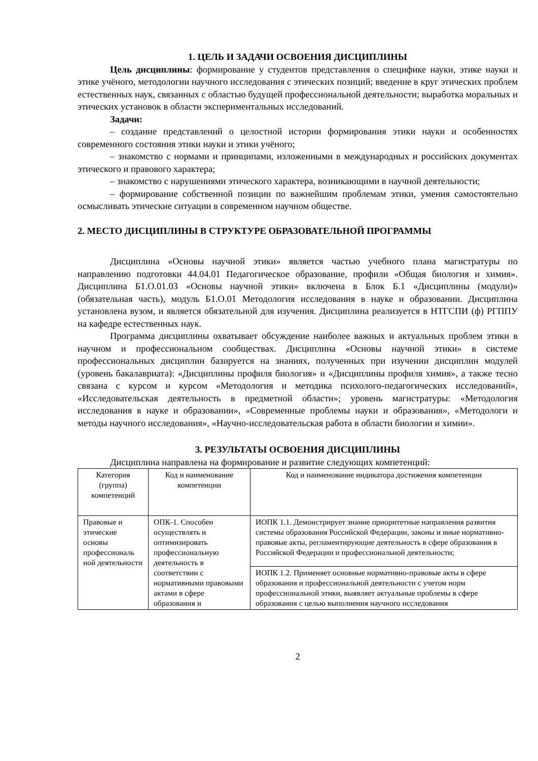1. ЦЕЛЬ И ЗАДАЧИ ОСВОЕНИЯ ДИСЦИПЛИНЫ
Цель дисциплины: формирование у студентов представления о специфике науки, этике науки и этике учёного, методологии научного исследования с этических позиций; введение в круг этических проблем естественных наук, связанных с областью будущей профессиональной деятельности; выработка моральных и этических установок в области экспериментальных исследований.
Задачи:
– создание представлений о целостной истории формирования этики науки и особенностях современного состояния этики науки и этики учёного;
– знакомство с нормами и принципами, изложенными в международных и российских документах этического и правового характера;
– знакомство с нарушениями этического характера, возникающими в научной деятельности;
– формирование собственной позиции по важнейшим проблемам этики, умения самостоятельно осмысливать этические ситуации в современном научном обществе.
2. МЕСТО ДИСЦИПЛИНЫ В СТРУКТУРЕ ОБРАЗОВАТЕЛЬНОЙ ПРОГРАММЫ
Дисциплина «Основы научной этики» является частью учебного плана магистратуры по направлению подготовки 44.04.01 Педагогическое образование, профили «Общая биология и химия». Дисциплина Б1.О.01.03 «Основы научной этики» включена в Блок Б.1 «Дисциплины (модули)» (обязательная часть), модуль Б1.О.01 Методология исследования в науке и образовании. Дисциплина установлена вузом, и является обязательной для изучения. Дисциплина реализуется в НТГСПИ (ф) РГППУ на кафедре естественных наук.
Программа дисциплины охватывает обсуждение наиболее важных и актуальных проблем этики в научном и профессиональном сообществах. Дисциплина «Основы научной этики» в системе профессиональных дисциплин базируется на знаниях, полученных при изучении дисциплин модулей (уровень бакалавриата): «Дисциплины профиля биология» и «Дисциплины профиля химия», а также тесно связана с курсом и курсом «Методология и методика психолого-педагогических исследований», «Исследовательская деятельность в предметной области»; уровень магистратуры: «Методология исследования в науке и образовании», «Современные проблемы науки и образования», «Методологи и методы научного исследования», «Научно-исследовательская работа в области биологии и химии».
3. РЕЗУЛЬТАТЫ ОСВОЕНИЯ ДИСЦИПЛИНЫ
Дисциплина направлена на формирование и развитие следующих компетенций:
| Категория (группа) компетенций | Код и наименование компетенции | Код и наименование индикатора достижения компетенции |
| --- | --- | --- |
| Правовые и этические основы профессиональ ной деятельности | ОПК-1. Способен осуществлять и оптимизировать профессиональную деятельность в соответствии с нормативными правовыми актами в сфере образования и | ИОПК 1.1. Демонстрирует знание приоритетные направления развития системы образования Российской Федерации, законы и иные нормативно-правовые акты, регламентирующие деятельность в сфере образования в Российской Федерации и профессиональной деятельности; |
| | | ИОПК 1.2. Применяет основные нормативно-правовые акты в сфере образования и профессиональной деятельности с учетом норм профессиональной этики, выявляет актуальные проблемы в сфере образования с целью выполнения научного исследования |
2